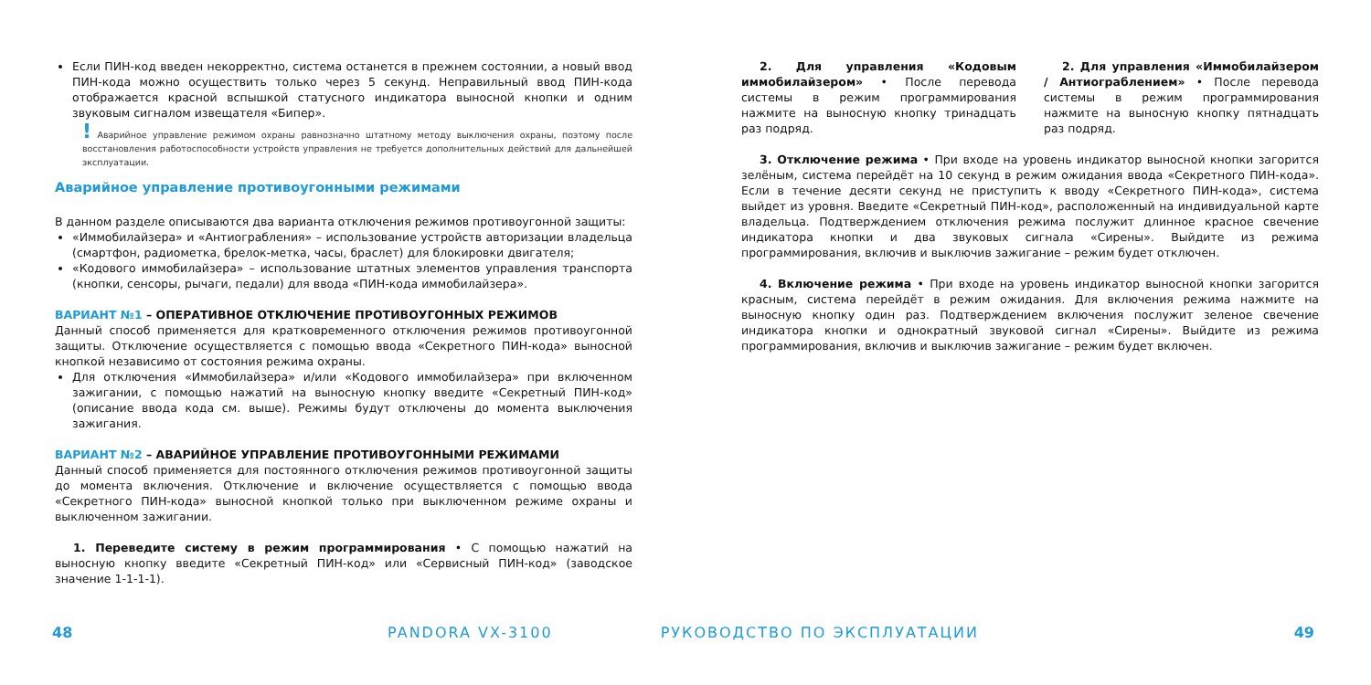Если ПИН-код введен некорректно, система останется в прежнем состоянии, а новый ввод ПИН-кода можно осуществить только через 5 секунд. Неправильный ввод ПИН-кода отображается красной вспышкой статусного индикатора выносной кнопки и одним звуковым сигналом извещателя «Бипер».
! Аварийное управление режимом охраны равнозначно штатному методу выключения охраны, поэтому после восстановления работоспособности устройств управления не требуется дополнительных действий для дальнейшей эксплуатации.
Аварийное управление противоугонными режимами
В данном разделе описываются два варианта отключения режимов противоугонной защиты:
«Иммобилайзера» и «Антиограбления» – использование устройств авторизации владельца (смартфон, радиометка, брелок-метка, часы, браслет) для блокировки двигателя;
«Кодового иммобилайзера» – использование штатных элементов управления транспорта (кнопки, сенсоры, рычаги, педали) для ввода «ПИН-кода иммобилайзера».
ВАРИАНТ №1 – ОПЕРАТИВНОЕ ОТКЛЮЧЕНИЕ ПРОТИВОУГОННЫХ РЕЖИМОВ
Данный способ применяется для кратковременного отключения режимов противоугонной защиты. Отключение осуществляется с помощью ввода «Секретного ПИН-кода» выносной кнопкой независимо от состояния режима охраны.
Для отключения «Иммобилайзера» и/или «Кодового иммобилайзера» при включенном зажигании, с помощью нажатий на выносную кнопку введите «Секретный ПИН-код» (описание ввода кода см. выше). Режимы будут отключены до момента выключения зажигания.
ВАРИАНТ №2 – АВАРИЙНОЕ УПРАВЛЕНИЕ ПРОТИВОУГОННЫМИ РЕЖИМАМИ
Данный способ применяется для постоянного отключения режимов противоугонной защиты до момента включения. Отключение и включение осуществляется с помощью ввода «Секретного ПИН-кода» выносной кнопкой только при выключенном режиме охраны и выключенном зажигании.
1. Переведите систему в режим программирования • С помощью нажатий на выносную кнопку введите «Секретный ПИН-код» или «Сервисный ПИН-код» (заводское значение 1-1-1-1).
2. Для управления «Кодовым иммобилайзером» • После перевода системы в режим программирования нажмите на выносную кнопку тринадцать раз подряд.
2. Для управления «Иммобилайзером / Антиограблением» • После перевода системы в режим программирования нажмите на выносную кнопку пятнадцать раз подряд.
3. Отключение режима • При входе на уровень индикатор выносной кнопки загорится зелёным, система перейдёт на 10 секунд в режим ожидания ввода «Секретного ПИН-кода». Если в течение десяти секунд не приступить к вводу «Секретного ПИН-кода», система выйдет из уровня. Введите «Секретный ПИН-код», расположенный на индивидуальной карте владельца. Подтверждением отключения режима послужит длинное красное свечение индикатора кнопки и два звуковых сигнала «Сирены». Выйдите из режима программирования, включив и выключив зажигание – режим будет отключен.
4. Включение режима • При входе на уровень индикатор выносной кнопки загорится красным, система перейдёт в режим ожидания. Для включения режима нажмите на выносную кнопку один раз. Подтверждением включения послужит зеленое свечение индикатора кнопки и однократный звуковой сигнал «Сирены». Выйдите из режима программирования, включив и выключив зажигание – режим будет включен.
48 PANDORA VX-3100 РУКОВОДСТВО ПО ЭКСПЛУАТАЦИИ 49